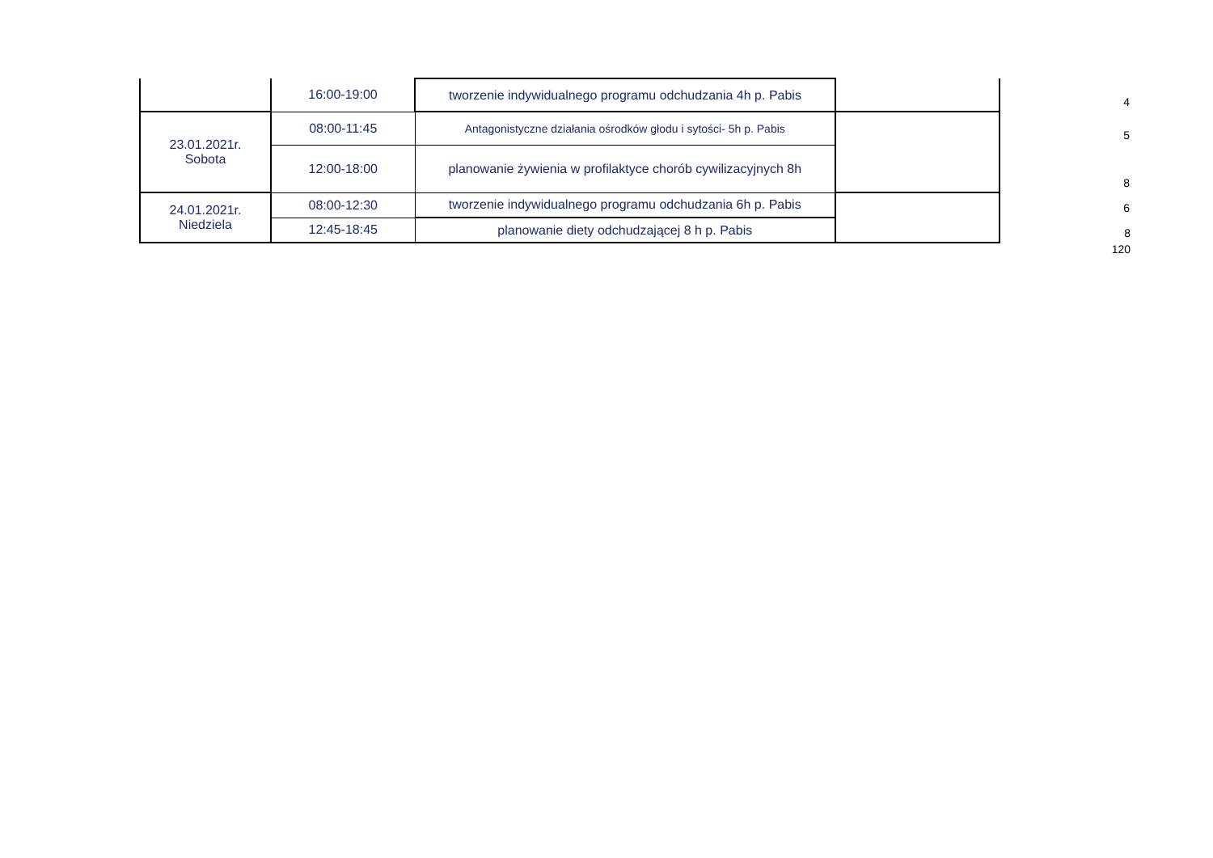| | 16:00-19:00 | tworzenie indywidualnego programu odchudzania 4h p. Pabis | | 4 |
| 23.01.2021r. Sobota | 08:00-11:45 | Antagonistyczne działania ośrodków głodu i sytości- 5h p. Pabis | | 5 |
| | 12:00-18:00 | planowanie żywienia w profilaktyce chorób cywilizacyjnych 8h | | 8 |
| 24.01.2021r. Niedziela | 08:00-12:30 | tworzenie indywidualnego programu odchudzania 6h p. Pabis | | 6 |
| | 12:45-18:45 | planowanie diety odchudzającej 8 h p. Pabis | | 8 |
| | | | | 120 |